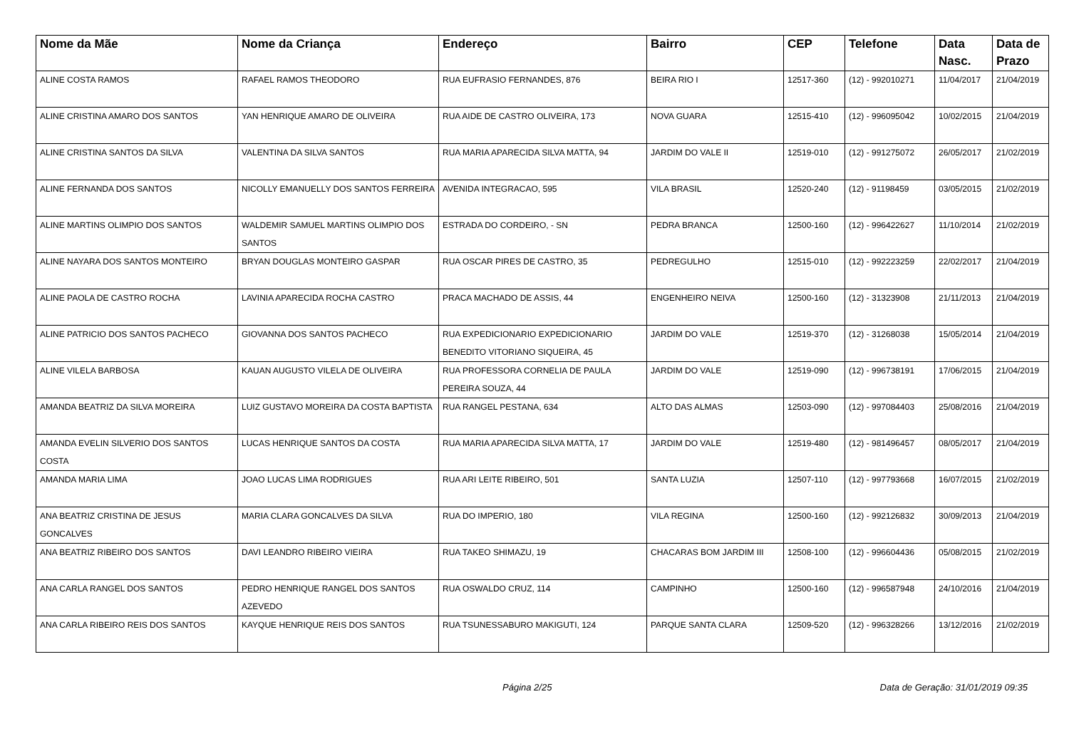| Nome da Mãe | Nome da Criança | Endereço | Bairro | CEP | Telefone | Data Nasc. | Data de Prazo |
| --- | --- | --- | --- | --- | --- | --- | --- |
| ALINE COSTA RAMOS | RAFAEL RAMOS THEODORO | RUA EUFRASIO FERNANDES, 876 | BEIRA RIO I | 12517-360 | (12) - 992010271 | 11/04/2017 | 21/04/2019 |
| ALINE CRISTINA AMARO DOS SANTOS | YAN HENRIQUE AMARO DE OLIVEIRA | RUA AIDE DE CASTRO OLIVEIRA, 173 | NOVA GUARA | 12515-410 | (12) - 996095042 | 10/02/2015 | 21/04/2019 |
| ALINE CRISTINA SANTOS DA SILVA | VALENTINA DA SILVA SANTOS | RUA MARIA APARECIDA SILVA MATTA, 94 | JARDIM DO VALE II | 12519-010 | (12) - 991275072 | 26/05/2017 | 21/02/2019 |
| ALINE FERNANDA DOS SANTOS | NICOLLY EMANUELLY DOS SANTOS FERREIRA | AVENIDA INTEGRACAO, 595 | VILA BRASIL | 12520-240 | (12) - 91198459 | 03/05/2015 | 21/02/2019 |
| ALINE MARTINS OLIMPIO DOS SANTOS | WALDEMIR SAMUEL MARTINS OLIMPIO DOS SANTOS | ESTRADA DO CORDEIRO, - SN | PEDRA BRANCA | 12500-160 | (12) - 996422627 | 11/10/2014 | 21/02/2019 |
| ALINE NAYARA DOS SANTOS MONTEIRO | BRYAN DOUGLAS MONTEIRO GASPAR | RUA OSCAR PIRES DE CASTRO, 35 | PEDREGULHO | 12515-010 | (12) - 992223259 | 22/02/2017 | 21/04/2019 |
| ALINE PAOLA DE CASTRO ROCHA | LAVINIA APARECIDA ROCHA CASTRO | PRACA MACHADO DE ASSIS, 44 | ENGENHEIRO NEIVA | 12500-160 | (12) - 31323908 | 21/11/2013 | 21/04/2019 |
| ALINE PATRICIO DOS SANTOS PACHECO | GIOVANNA DOS SANTOS PACHECO | RUA EXPEDICIONARIO EXPEDICIONARIO BENEDITO VITORIANO SIQUEIRA, 45 | JARDIM DO VALE | 12519-370 | (12) - 31268038 | 15/05/2014 | 21/04/2019 |
| ALINE VILELA BARBOSA | KAUAN AUGUSTO VILELA DE OLIVEIRA | RUA PROFESSORA CORNELIA DE PAULA PEREIRA SOUZA, 44 | JARDIM DO VALE | 12519-090 | (12) - 996738191 | 17/06/2015 | 21/04/2019 |
| AMANDA BEATRIZ DA SILVA MOREIRA | LUIZ GUSTAVO MOREIRA DA COSTA BAPTISTA | RUA RANGEL PESTANA, 634 | ALTO DAS ALMAS | 12503-090 | (12) - 997084403 | 25/08/2016 | 21/04/2019 |
| AMANDA EVELIN SILVERIO DOS SANTOS COSTA | LUCAS HENRIQUE SANTOS DA COSTA | RUA MARIA APARECIDA SILVA MATTA, 17 | JARDIM DO VALE | 12519-480 | (12) - 981496457 | 08/05/2017 | 21/04/2019 |
| AMANDA MARIA LIMA | JOAO LUCAS LIMA RODRIGUES | RUA ARI LEITE RIBEIRO, 501 | SANTA LUZIA | 12507-110 | (12) - 997793668 | 16/07/2015 | 21/02/2019 |
| ANA BEATRIZ CRISTINA DE JESUS GONCALVES | MARIA CLARA GONCALVES DA SILVA | RUA DO IMPERIO, 180 | VILA REGINA | 12500-160 | (12) - 992126832 | 30/09/2013 | 21/04/2019 |
| ANA BEATRIZ RIBEIRO DOS SANTOS | DAVI LEANDRO RIBEIRO VIEIRA | RUA TAKEO SHIMAZU, 19 | CHACARAS BOM JARDIM III | 12508-100 | (12) - 996604436 | 05/08/2015 | 21/02/2019 |
| ANA CARLA RANGEL DOS SANTOS | PEDRO HENRIQUE RANGEL DOS SANTOS AZEVEDO | RUA OSWALDO CRUZ, 114 | CAMPINHO | 12500-160 | (12) - 996587948 | 24/10/2016 | 21/04/2019 |
| ANA CARLA RIBEIRO REIS DOS SANTOS | KAYQUE HENRIQUE REIS DOS SANTOS | RUA TSUNESSABURO MAKIGUTI, 124 | PARQUE SANTA CLARA | 12509-520 | (12) - 996328266 | 13/12/2016 | 21/02/2019 |
Página 2/25 Data de Geração: 31/01/2019 09:35